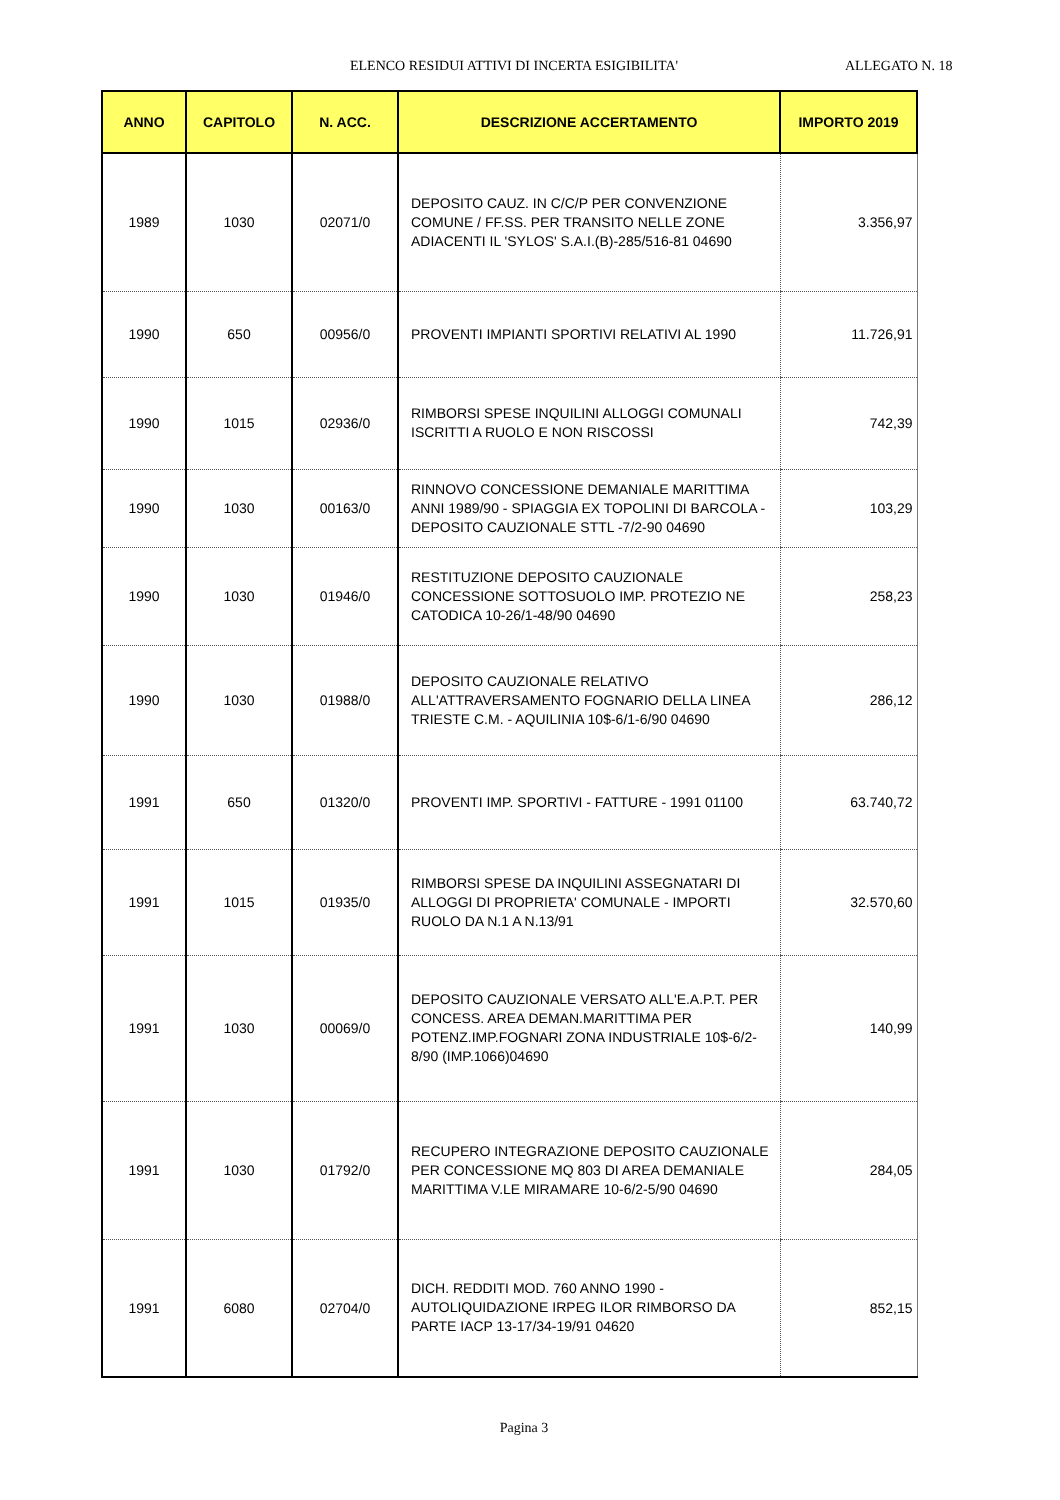ELENCO RESIDUI ATTIVI DI INCERTA ESIGIBILITA' ALLEGATO N. 18
| ANNO | CAPITOLO | N. ACC. | DESCRIZIONE ACCERTAMENTO | IMPORTO 2019 |
| --- | --- | --- | --- | --- |
| 1989 | 1030 | 02071/0 | DEPOSITO CAUZ. IN C/C/P PER CONVENZIONE COMUNE / FF.SS. PER TRANSITO NELLE ZONE ADIACENTI IL 'SYLOS' S.A.I.(B)-285/516-81 04690 | 3.356,97 |
| 1990 | 650 | 00956/0 | PROVENTI IMPIANTI SPORTIVI RELATIVI AL 1990 | 11.726,91 |
| 1990 | 1015 | 02936/0 | RIMBORSI SPESE INQUILINI ALLOGGI COMUNALI ISCRITTI A RUOLO E NON RISCOSSI | 742,39 |
| 1990 | 1030 | 00163/0 | RINNOVO CONCESSIONE DEMANIALE MARITTIMA ANNI 1989/90 - SPIAGGIA EX TOPOLINI DI BARCOLA - DEPOSITO CAUZIONALE STTL -7/2-90 04690 | 103,29 |
| 1990 | 1030 | 01946/0 | RESTITUZIONE DEPOSITO CAUZIONALE CONCESSIONE SOTTOSUOLO IMP. PROTEZIO NE CATODICA 10-26/1-48/90 04690 | 258,23 |
| 1990 | 1030 | 01988/0 | DEPOSITO CAUZIONALE RELATIVO ALL'ATTRAVERSAMENTO FOGNARIO DELLA LINEA TRIESTE C.M. - AQUILINIA 10$-6/1-6/90 04690 | 286,12 |
| 1991 | 650 | 01320/0 | PROVENTI IMP. SPORTIVI - FATTURE - 1991 01100 | 63.740,72 |
| 1991 | 1015 | 01935/0 | RIMBORSI SPESE DA INQUILINI ASSEGNATARI DI ALLOGGI DI PROPRIETA' COMUNALE - IMPORTI RUOLO DA N.1 A N.13/91 | 32.570,60 |
| 1991 | 1030 | 00069/0 | DEPOSITO CAUZIONALE VERSATO ALL'E.A.P.T. PER CONCESS. AREA DEMAN.MARITTIMA PER POTENZ.IMP.FOGNARI ZONA INDUSTRIALE 10$-6/2-8/90 (IMP.1066)04690 | 140,99 |
| 1991 | 1030 | 01792/0 | RECUPERO INTEGRAZIONE DEPOSITO CAUZIONALE PER CONCESSIONE MQ 803 DI AREA DEMANIALE MARITTIMA V.LE MIRAMARE 10-6/2-5/90 04690 | 284,05 |
| 1991 | 6080 | 02704/0 | DICH. REDDITI MOD. 760 ANNO 1990 - AUTOLIQUIDAZIONE IRPEG ILOR RIMBORSO DA PARTE IACP 13-17/34-19/91 04620 | 852,15 |
Pagina 3